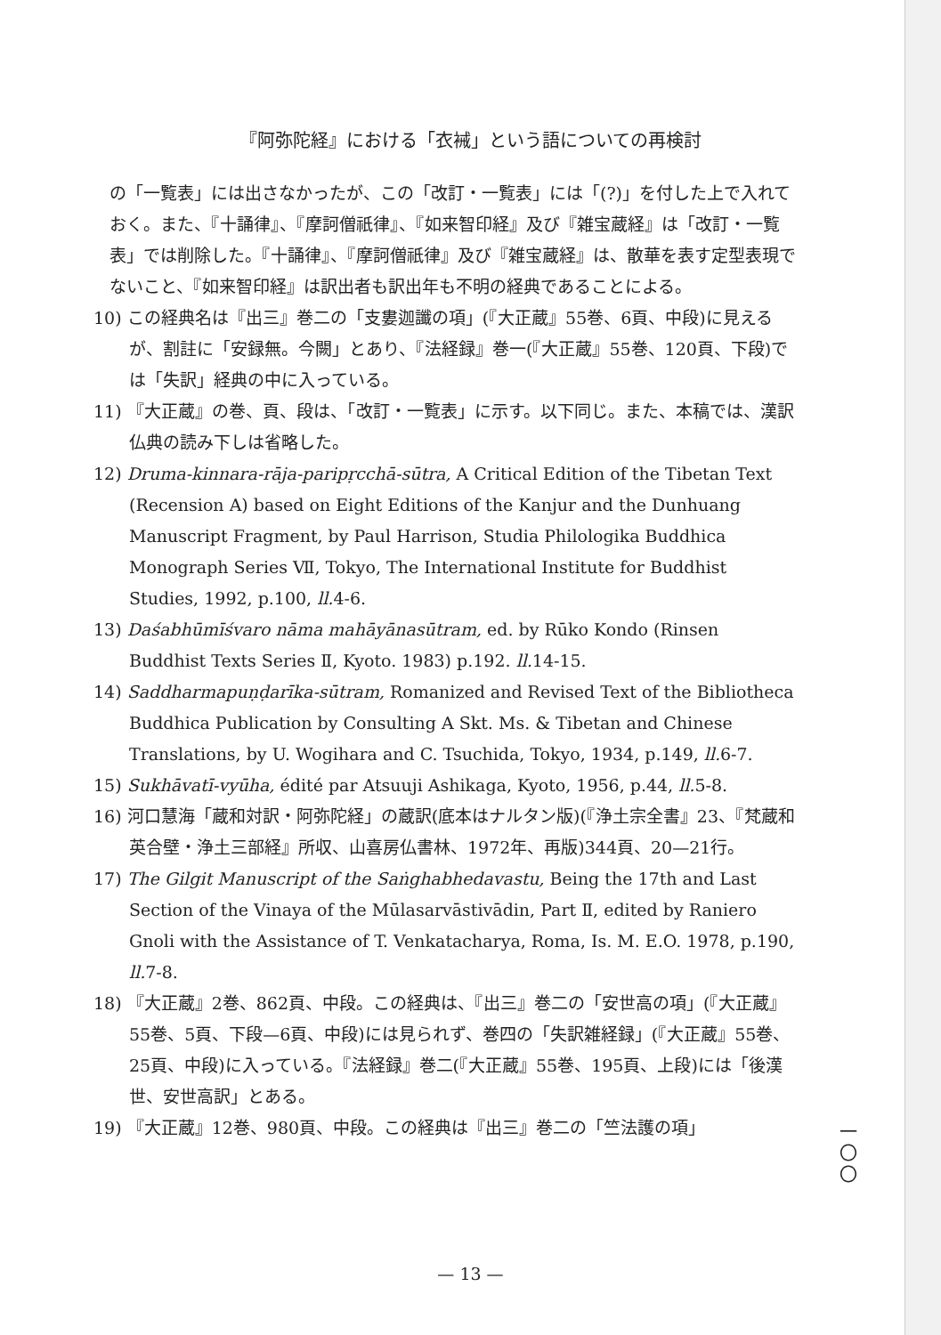『阿弥陀経』における「衣裓」という語についての再検討
の「一覧表」には出さなかったが、この「改訂・一覧表」には「(?)」を付した上で入れておく。また、『十誦律』、『摩訶僧祇律』、『如来智印経』及び『雑宝蔵経』は「改訂・一覧表」では削除した。『十誦律』、『摩訶僧祇律』及び『雑宝蔵経』は、散華を表す定型表現でないこと、『如来智印経』は訳出者も訳出年も不明の経典であることによる。
10) この経典名は『出三』巻二の「支婁迦讖の項」(『大正蔵』55巻、6頁、中段)に見えるが、割註に「安録無。今闕」とあり、『法経録』巻一(『大正蔵』55巻、120頁、下段)では「失訳」経典の中に入っている。
11) 『大正蔵』の巻、頁、段は、「改訂・一覧表」に示す。以下同じ。また、本稿では、漢訳仏典の読み下しは省略した。
12) Druma-kinnara-rāja-paripṛcchā-sūtra, A Critical Edition of the Tibetan Text (Recension A) based on Eight Editions of the Kanjur and the Dunhuang Manuscript Fragment, by Paul Harrison, Studia Philologika Buddhica Monograph Series Ⅶ, Tokyo, The International Institute for Buddhist Studies, 1992, p.100, ll. 4-6.
13) Daśabhūmīśvaro nāma mahāyānasūtram, ed. by Rūko Kondo (Rinsen Buddhist Texts Series Ⅱ, Kyoto. 1983) p.192. ll. 14-15.
14) Saddharmapuṇḍarīka-sūtram, Romanized and Revised Text of the Bibliotheca Buddhica Publication by Consulting A Skt. Ms. & Tibetan and Chinese Translations, by U. Wogihara and C. Tsuchida, Tokyo, 1934, p.149, ll. 6-7.
15) Sukhāvatī-vyūha, édité par Atsuuji Ashikaga, Kyoto, 1956, p.44, ll. 5-8.
16) 河口慧海「蔵和対訳・阿弥陀経」の蔵訳(底本はナルタン版)(『浄土宗全書』23、『梵蔵和英合壁・浄土三部経』所収、山喜房仏書林、1972年、再版)344頁、20—21行。
17) The Gilgit Manuscript of the Saṅghabhedavastu, Being the 17th and Last Section of the Vinaya of the Mūlasarvāstivādin, Part Ⅱ, edited by Raniero Gnoli with the Assistance of T. Venkatacharya, Roma, Is. M. E.O. 1978, p.190, ll. 7-8.
18) 『大正蔵』2巻、862頁、中段。この経典は、『出三』巻二の「安世高の項」(『大正蔵』55巻、5頁、下段—6頁、中段)には見られず、巻四の「失訳雑経録」(『大正蔵』55巻、25頁、中段)に入っている。『法経録』巻二(『大正蔵』55巻、195頁、上段)には「後漢世、安世高訳」とある。
19) 『大正蔵』12巻、980頁、中段。この経典は『出三』巻二の「竺法護の項」
一
〇
〇
— 13 —